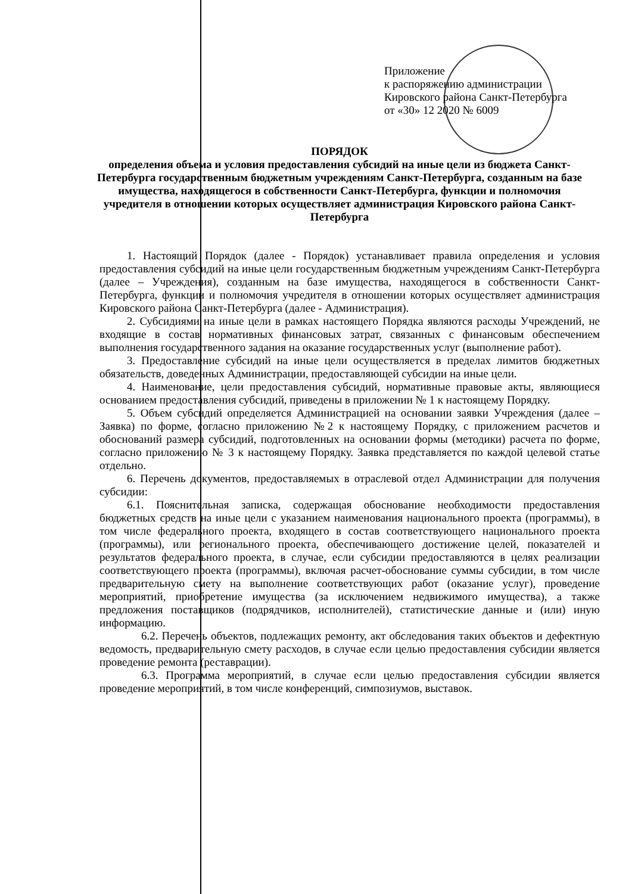Приложение
к распоряжению администрации
Кировского района Санкт-Петербурга
от «30» 12 2020 № 6009
ПОРЯДОК
определения объема и условия предоставления субсидий на иные цели из бюджета Санкт-Петербурга государственным бюджетным учреждениям Санкт-Петербурга, созданным на базе имущества, находящегося в собственности Санкт-Петербурга, функции и полномочия учредителя в отношении которых осуществляет администрация Кировского района Санкт-Петербурга
1. Настоящий Порядок (далее - Порядок) устанавливает правила определения и условия предоставления субсидий на иные цели государственным бюджетным учреждениям Санкт-Петербурга (далее – Учреждения), созданным на базе имущества, находящегося в собственности Санкт-Петербурга, функции и полномочия учредителя в отношении которых осуществляет администрация Кировского района Санкт-Петербурга (далее - Администрация).
2. Субсидиями на иные цели в рамках настоящего Порядка являются расходы Учреждений, не входящие в состав нормативных финансовых затрат, связанных с финансовым обеспечением выполнения государственного задания на оказание государственных услуг (выполнение работ).
3. Предоставление субсидий на иные цели осуществляется в пределах лимитов бюджетных обязательств, доведенных Администрации, предоставляющей субсидии на иные цели.
4. Наименование, цели предоставления субсидий, нормативные правовые акты, являющиеся основанием предоставления субсидий, приведены в приложении № 1 к настоящему Порядку.
5. Объем субсидий определяется Администрацией на основании заявки Учреждения (далее – Заявка) по форме, согласно приложению №2 к настоящему Порядку, с приложением расчетов и обоснований размера субсидий, подготовленных на основании формы (методики) расчета по форме, согласно приложению № 3 к настоящему Порядку. Заявка представляется по каждой целевой статье отдельно.
6. Перечень документов, предоставляемых в отраслевой отдел Администрации для получения субсидии:
6.1. Пояснительная записка, содержащая обоснование необходимости предоставления бюджетных средств на иные цели с указанием наименования национального проекта (программы), в том числе федерального проекта, входящего в состав соответствующего национального проекта (программы), или регионального проекта, обеспечивающего достижение целей, показателей и результатов федерального проекта, в случае, если субсидии предоставляются в целях реализации соответствующего проекта (программы), включая расчет-обоснование суммы субсидии, в том числе предварительную смету на выполнение соответствующих работ (оказание услуг), проведение мероприятий, приобретение имущества (за исключением недвижимого имущества), а также предложения поставщиков (подрядчиков, исполнителей), статистические данные и (или) иную информацию.
6.2. Перечень объектов, подлежащих ремонту, акт обследования таких объектов и дефектную ведомость, предварительную смету расходов, в случае если целью предоставления субсидии является проведение ремонта (реставрации).
6.3. Программа мероприятий, в случае если целью предоставления субсидии является проведение мероприятий, в том числе конференций, симпозиумов, выставок.